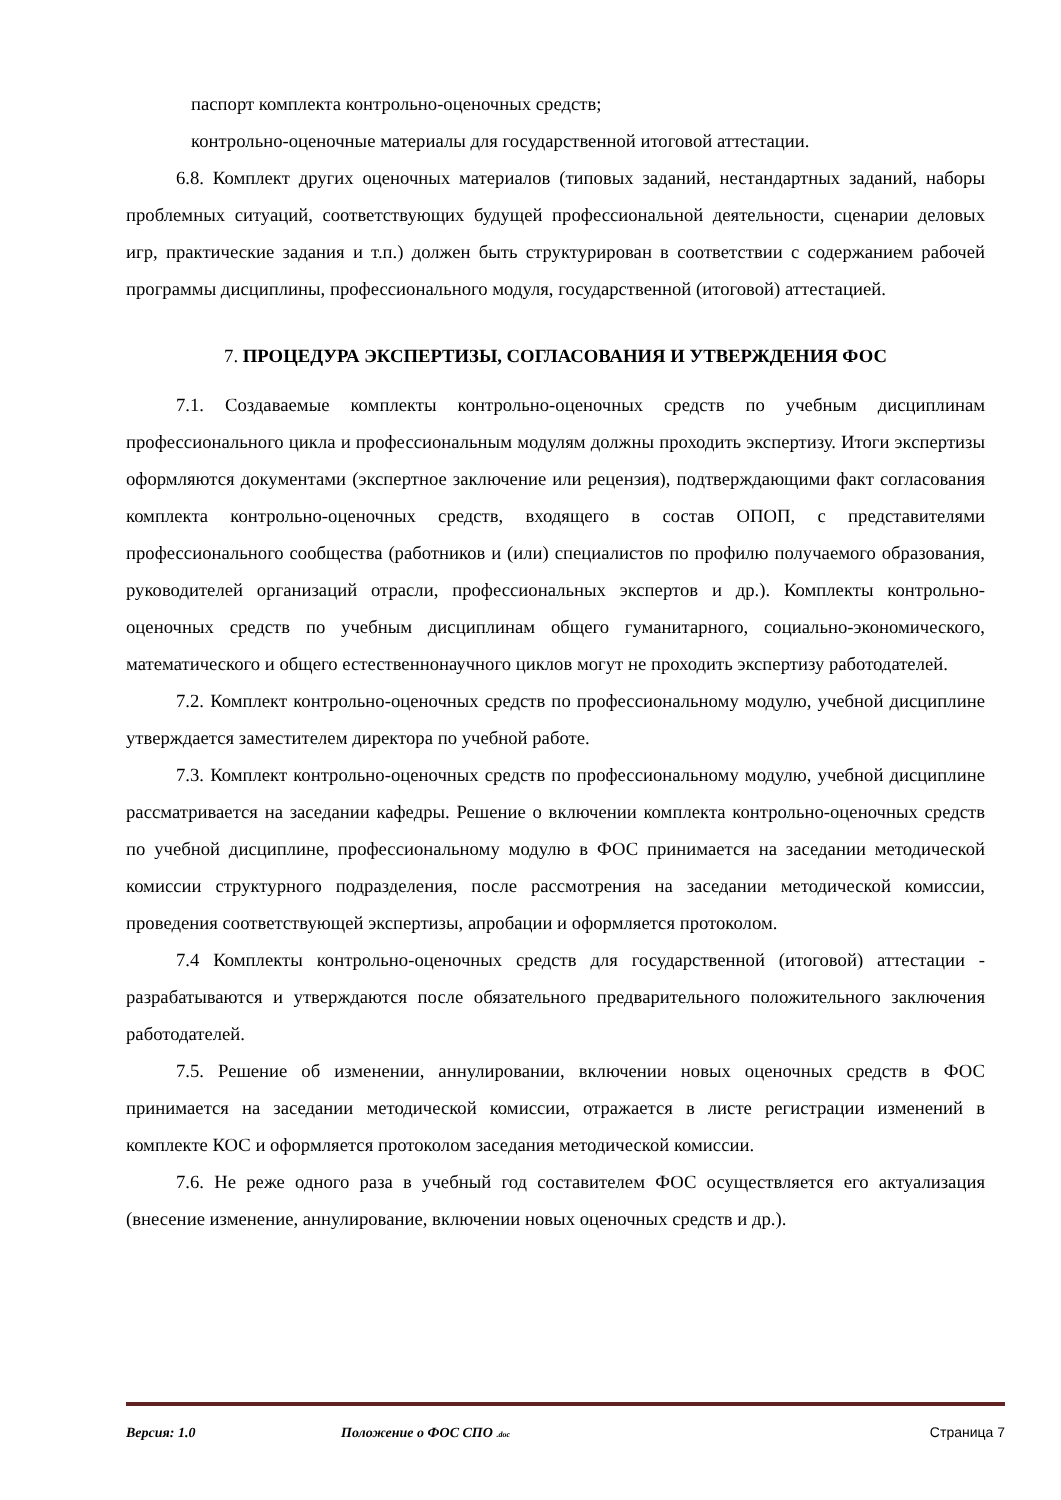паспорт комплекта контрольно-оценочных средств;
контрольно-оценочные материалы для государственной итоговой аттестации.
6.8. Комплект других оценочных материалов (типовых заданий, нестандартных заданий, наборы проблемных ситуаций, соответствующих будущей профессиональной деятельности, сценарии деловых игр, практические задания и т.п.) должен быть структурирован в соответствии с содержанием рабочей программы дисциплины, профессионального модуля, государственной (итоговой) аттестацией.
7. ПРОЦЕДУРА ЭКСПЕРТИЗЫ, СОГЛАСОВАНИЯ И УТВЕРЖДЕНИЯ ФОС
7.1. Создаваемые комплекты контрольно-оценочных средств по учебным дисциплинам профессионального цикла и профессиональным модулям должны проходить экспертизу. Итоги экспертизы оформляются документами (экспертное заключение или рецензия), подтверждающими факт согласования комплекта контрольно-оценочных средств, входящего в состав ОПОП, с представителями профессионального сообщества (работников и (или) специалистов по профилю получаемого образования, руководителей организаций отрасли, профессиональных экспертов и др.). Комплекты контрольно-оценочных средств по учебным дисциплинам общего гуманитарного, социально-экономического, математического и общего естественнонаучного циклов могут не проходить экспертизу работодателей.
7.2. Комплект контрольно-оценочных средств по профессиональному модулю, учебной дисциплине утверждается заместителем директора по учебной работе.
7.3. Комплект контрольно-оценочных средств по профессиональному модулю, учебной дисциплине рассматривается на заседании кафедры. Решение о включении комплекта контрольно-оценочных средств по учебной дисциплине, профессиональному модулю в ФОС принимается на заседании методической комиссии структурного подразделения, после рассмотрения на заседании методической комиссии, проведения соответствующей экспертизы, апробации и оформляется протоколом.
7.4 Комплекты контрольно-оценочных средств для государственной (итоговой) аттестации - разрабатываются и утверждаются после обязательного предварительного положительного заключения работодателей.
7.5. Решение об изменении, аннулировании, включении новых оценочных средств в ФОС принимается на заседании методической комиссии, отражается в листе регистрации изменений в комплекте КОС и оформляется протоколом заседания методической комиссии.
7.6. Не реже одного раза в учебный год составителем ФОС осуществляется его актуализация (внесение изменение, аннулирование, включении новых оценочных средств и др.).
Версия: 1.0 Положение о ФОС СПО .doc Страница 7